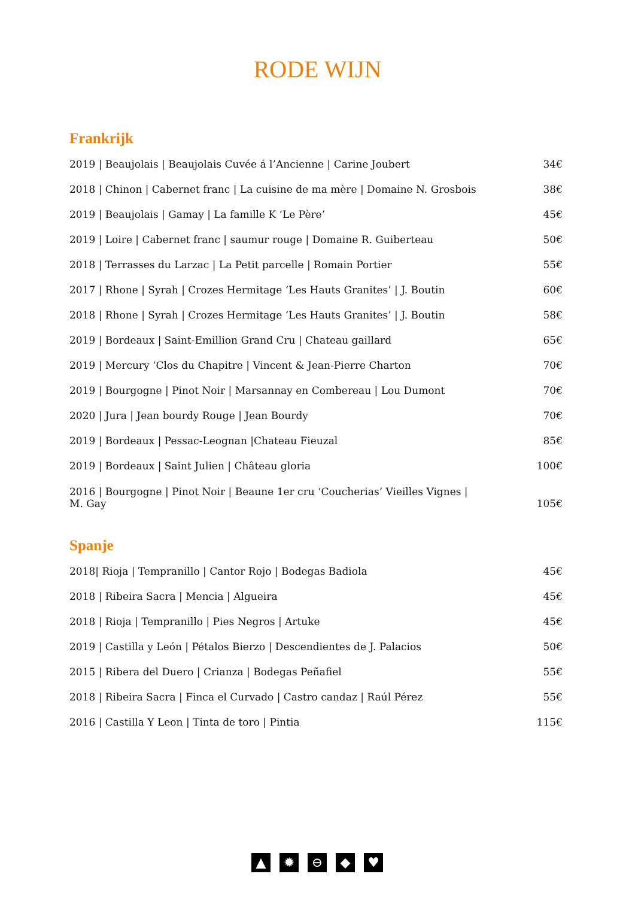RODE WIJN
Frankrijk
| 2019 / Beaujolais / Beaujolais Cuvée á l’Ancienne / Carine Joubert | 34€ |
| 2018 / Chinon / Cabernet franc / La cuisine de ma mère / Domaine N. Grosbois | 38€ |
| 2019 / Beaujolais / Gamay / La famille K ‘Le Père’ | 45€ |
| 2019 / Loire / Cabernet franc / saumur rouge / Domaine R. Guiberteau | 50€ |
| 2018 / Terrasses du Larzac / La Petit parcelle / Romain Portier | 55€ |
| 2017 / Rhone / Syrah / Crozes Hermitage ‘Les Hauts Granites’ / J. Boutin | 60€ |
| 2018 / Rhone / Syrah / Crozes Hermitage ‘Les Hauts Granites’ / J. Boutin | 58€ |
| 2019 / Bordeaux / Saint-Emillion Grand Cru / Chateau gaillard | 65€ |
| 2019 / Mercury ‘Clos du Chapitre / Vincent & Jean-Pierre Charton | 70€ |
| 2019 / Bourgogne / Pinot Noir / Marsannay en Combereau / Lou Dumont | 70€ |
| 2020 / Jura / Jean bourdy Rouge / Jean Bourdy | 70€ |
| 2019 / Bordeaux / Pessac-Leognan /Chateau Fieuzal | 85€ |
| 2019 / Bordeaux / Saint Julien / Château gloria | 100€ |
| 2016 / Bourgogne / Pinot Noir / Beaune 1er cru ‘Coucherias’ Vieilles Vignes / M. Gay | 105€ |
Spanje
| 2018/ Rioja / Tempranillo / Cantor Rojo / Bodegas Badiola | 45€ |
| 2018 / Ribeira Sacra / Mencia / Algueira | 45€ |
| 2018 / Rioja / Tempranillo / Pies Negros / Artuke | 45€ |
| 2019 / Castilla y León / Pétalos Bierzo / Descendientes de J. Palacios | 50€ |
| 2015 / Ribera del Duero / Crianza / Bodegas Peñafiel | 55€ |
| 2018 / Ribeira Sacra / Finca el Curvado / Castro candaz / Raúl Pérez | 55€ |
| 2016 / Castilla Y Leon / Tinta de toro / Pintia | 115€ |
▲ ✹ ⊖ ◆ ♥